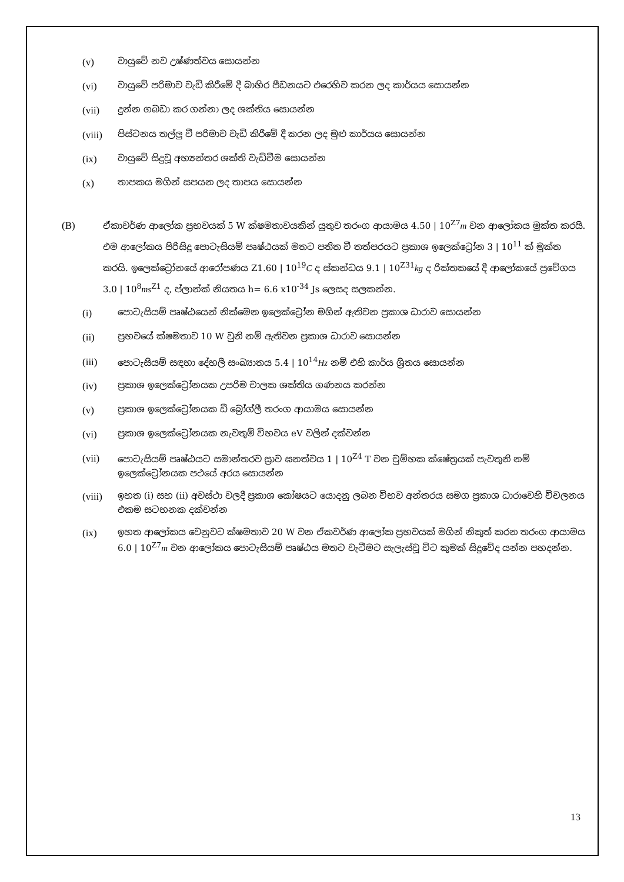(v) වායුවේ නව උෂ්ණත්වය සොයන්න
(vi) වායුවේ පරිමාව වැඩි කිරීමේ දී බාහිර පීඩනයට එරෙහිව කරන ලද කාර්යය සොයන්න
(vii) දුන්න ගබඩා කර ගන්නා ලද ශක්තිය සොයන්න
(viii) පිස්ටනය තල්ලු වී පරිමාව වැඩි කිරීමේ දී කරන ලද මුළු කාර්යය සොයන්න
(ix) වායුවේ සිදුවූ අභ්‍යන්තර ශක්ති වැඩිවීම සොයන්න
(x) තාපකය මගින් සපයන ලද තාපය සොයන්න
(B) ඒකාවර්ණ ආලෝක ප්‍රභවයක් 5 W ක්ෂමතාවයකින් යුතුව තරංග ආයාමය 4.50 | 10<sup>Z7</sup>m වන ආලෝකය මුක්ත කරයි. එම ආලෝකය පිරිසිදු පොටැසියම් පෘෂ්ඨයක් මතට පතිත වී තත්පරයට ප්‍රකාශ ඉලෙක්ට්‍රෝන 3 | 10<sup>11</sup> ක් මුක්ත කරයි. ඉලෙක්ට්‍රෝනයේ ආරෝපණය Z1.60 | 10<sup>19</sup>C ද ස්කන්ධය 9.1 | 10<sup>Z31</sup>kg ද රික්තකයේ දී ආලෝකයේ ප්‍රවේගය 3.0 | 10<sup>8</sup>ms<sup>Z1</sup> ද, ප්ලාන්ක් නියතය h= 6.6 x10<sup>-34</sup> Js ලෙසද සලකන්න.
(i) පොටැසියම් පෘෂ්ඨයෙන් නික්මෙන ඉලෙක්ට්‍රෝන මගින් ඇතිවන ප්‍රකාශ ධාරාව සොයන්න
(ii) ප්‍රභවයේ ක්ෂමතාව 10 W වුනි නම් ඇතිවන ප්‍රකාශ ධාරාව සොයන්න
(iii) පොටැසියම් සඳහා දේහලී සංඛ්‍යාතය 5.4 | 10<sup>14</sup>Hz නම් එහි කාර්ය ශ්‍රිතය සොයන්න
(iv) ප්‍රකාශ ඉලෙක්ට්‍රෝනයක උපරිම චාලක ශක්තිය ගණනය කරන්න
(v) ප්‍රකාශ ඉලෙක්ට්‍රෝනයක ඩී බ්‍රෝග්ලී තරංග ආයාමය සොයන්න
(vi) ප්‍රකාශ ඉලෙක්ට්‍රෝනයක නැවතුම් විභවය eV වලින් දක්වන්න
(vii) පොටැසියම් පෘෂ්ඨයට සමාන්තරව ස්‍රාව ඝනත්වය 1 | 10<sup>Z4</sup> T වන චුම්භක ක්ෂේත්‍රයක් පැවතුනි නම් ඉලෙක්ට්‍රෝනයක පථයේ අරය සොයන්න
(viii) ඉහත (i) සහ (ii) අවස්ථා වලදී ප්‍රකාශ කෝෂයට යොදනු ලබන විභව අන්තරය සමග ප්‍රකාශ ධාරාවෙහි විචලනය එකම සටහනක දක්වන්න
(ix) ඉහත ආලෝකය වෙනුවට ක්ෂමතාව 20 W වන ඒකවර්ණ ආලෝක ප්‍රභවයක් මගින් නිකුත් කරන තරංග ආයාමය 6.0 | 10<sup>Z7</sup>m වන ආලෝකය පොටැසියම් පෘෂ්ඨය මතට වැටීමට සැලැස්වූ විට කුමක් සිදුවේද යන්න පහදන්න.
13